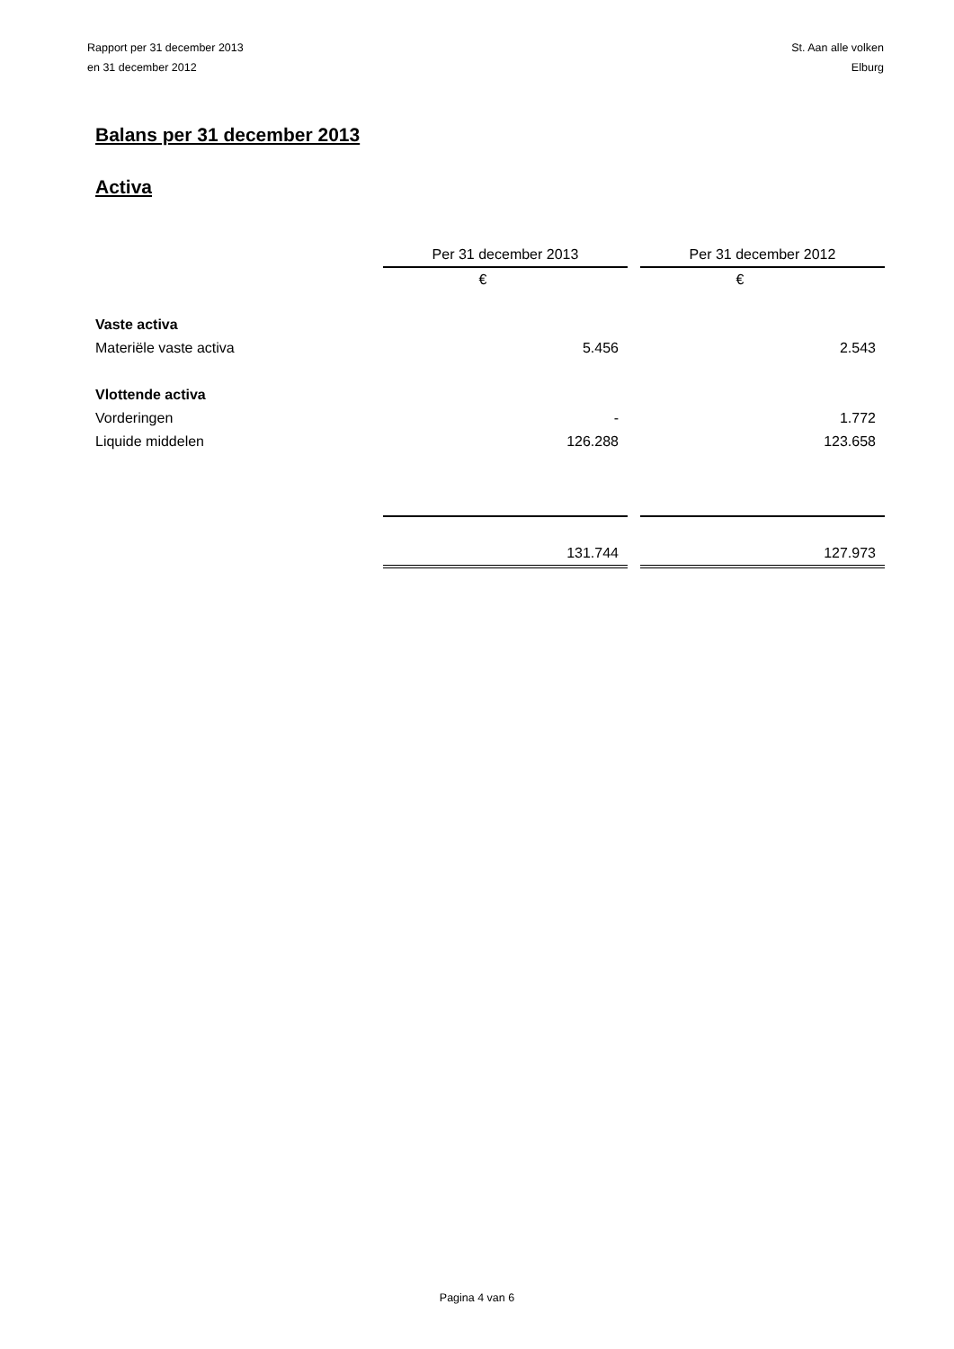Rapport per 31 december 2013
en 31 december 2012
St. Aan alle volken
Elburg
Balans per 31 december 2013
Activa
| | Per 31 december 2013 | | Per 31 december 2012 |
| | € | | € |
| Vaste activa | | | |
| Materiële vaste activa | 5.456 | | 2.543 |
| Vlottende activa | | | |
| Vorderingen | - | | 1.772 |
| Liquide middelen | 126.288 | | 123.658 |
| | 131.744 | | 127.973 |
Pagina 4 van 6